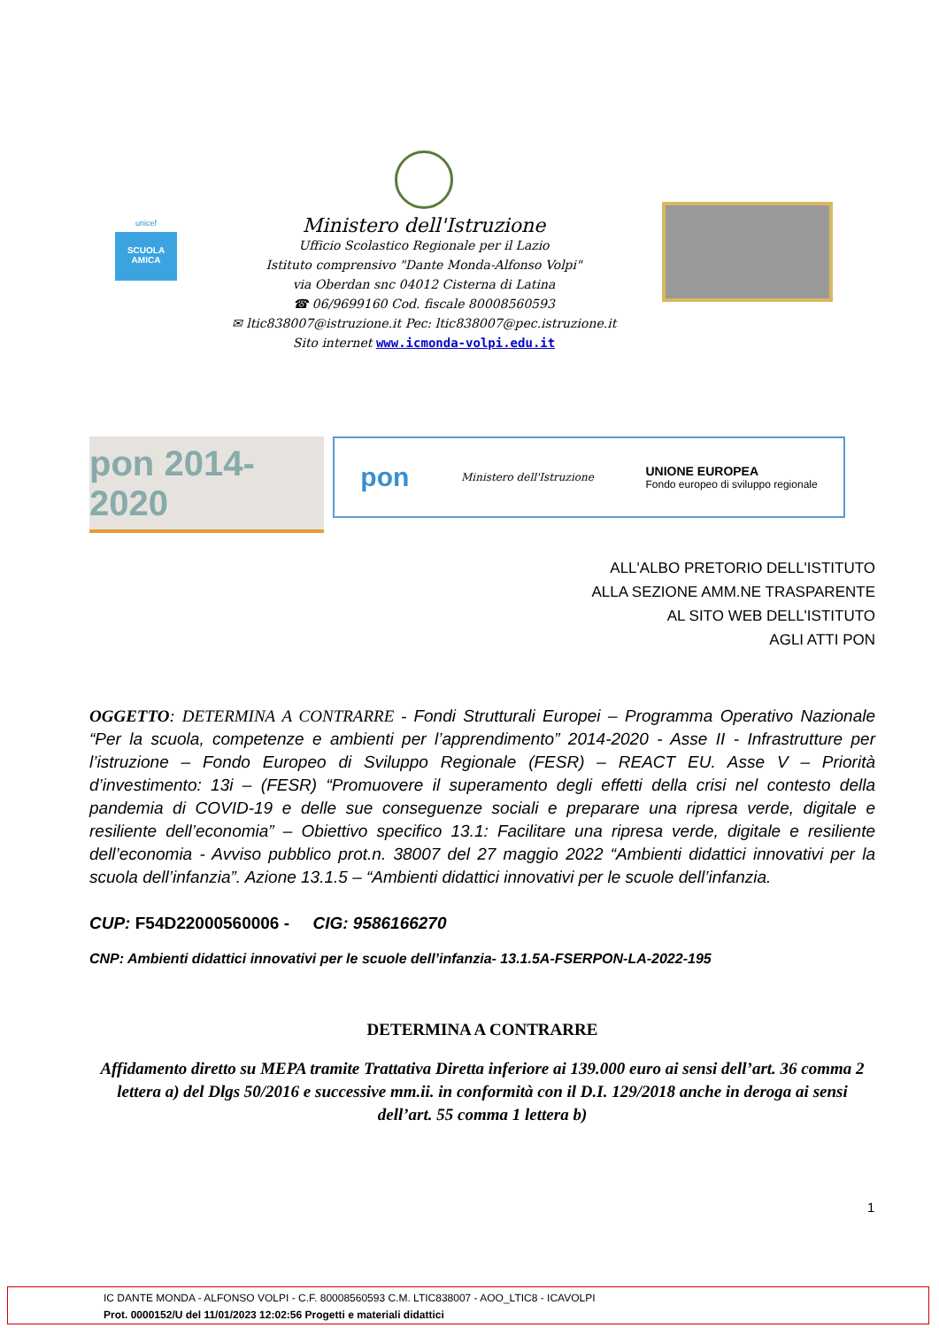unicef
SCUOLA AMICA
Ministero dell'Istruzione
Ufficio Scolastico Regionale per il Lazio
Istituto comprensivo "Dante Monda-Alfonso Volpi"
via Oberdan snc 04012 Cisterna di Latina
☎ 06/9699160 Cod. fiscale 80008560593
✉ ltic838007@istruzione.it Pec: ltic838007@pec.istruzione.it
Sito internet www.icmonda-volpi.edu.it
pon 2014-2020
pon Ministero dell'Istruzione UNIONE EUROPEA
Fondo europeo di sviluppo regionale
ALL'ALBO PRETORIO DELL'ISTITUTO
ALLA SEZIONE AMM.NE TRASPARENTE
AL SITO WEB DELL'ISTITUTO
AGLI ATTI PON
OGGETTO: DETERMINA A CONTRARRE - Fondi Strutturali Europei – Programma Operativo Nazionale “Per la scuola, competenze e ambienti per l’apprendimento” 2014-2020 - Asse II - Infrastrutture per l’istruzione – Fondo Europeo di Sviluppo Regionale (FESR) – REACT EU. Asse V – Priorità d’investimento: 13i – (FESR) “Promuovere il superamento degli effetti della crisi nel contesto della pandemia di COVID-19 e delle sue conseguenze sociali e preparare una ripresa verde, digitale e resiliente dell’economia” – Obiettivo specifico 13.1: Facilitare una ripresa verde, digitale e resiliente dell’economia - Avviso pubblico prot.n. 38007 del 27 maggio 2022 “Ambienti didattici innovativi per la scuola dell’infanzia”. Azione 13.1.5 – “Ambienti didattici innovativi per le scuole dell’infanzia.
CUP: F54D22000560006 - CIG: 9586166270
CNP: Ambienti didattici innovativi per le scuole dell’infanzia- 13.1.5A-FSERPON-LA-2022-195
DETERMINA A CONTRARRE
Affidamento diretto su MEPA tramite Trattativa Diretta inferiore ai 139.000 euro ai sensi dell’art. 36 comma 2 lettera a) del Dlgs 50/2016 e successive mm.ii. in conformità con il D.I. 129/2018 anche in deroga ai sensi dell’art. 55 comma 1 lettera b)
1
IC DANTE MONDA - ALFONSO VOLPI - C.F. 80008560593 C.M. LTIC838007 - AOO_LTIC8 - ICAVOLPI
Prot. 0000152/U del 11/01/2023 12:02:56 Progetti e materiali didattici